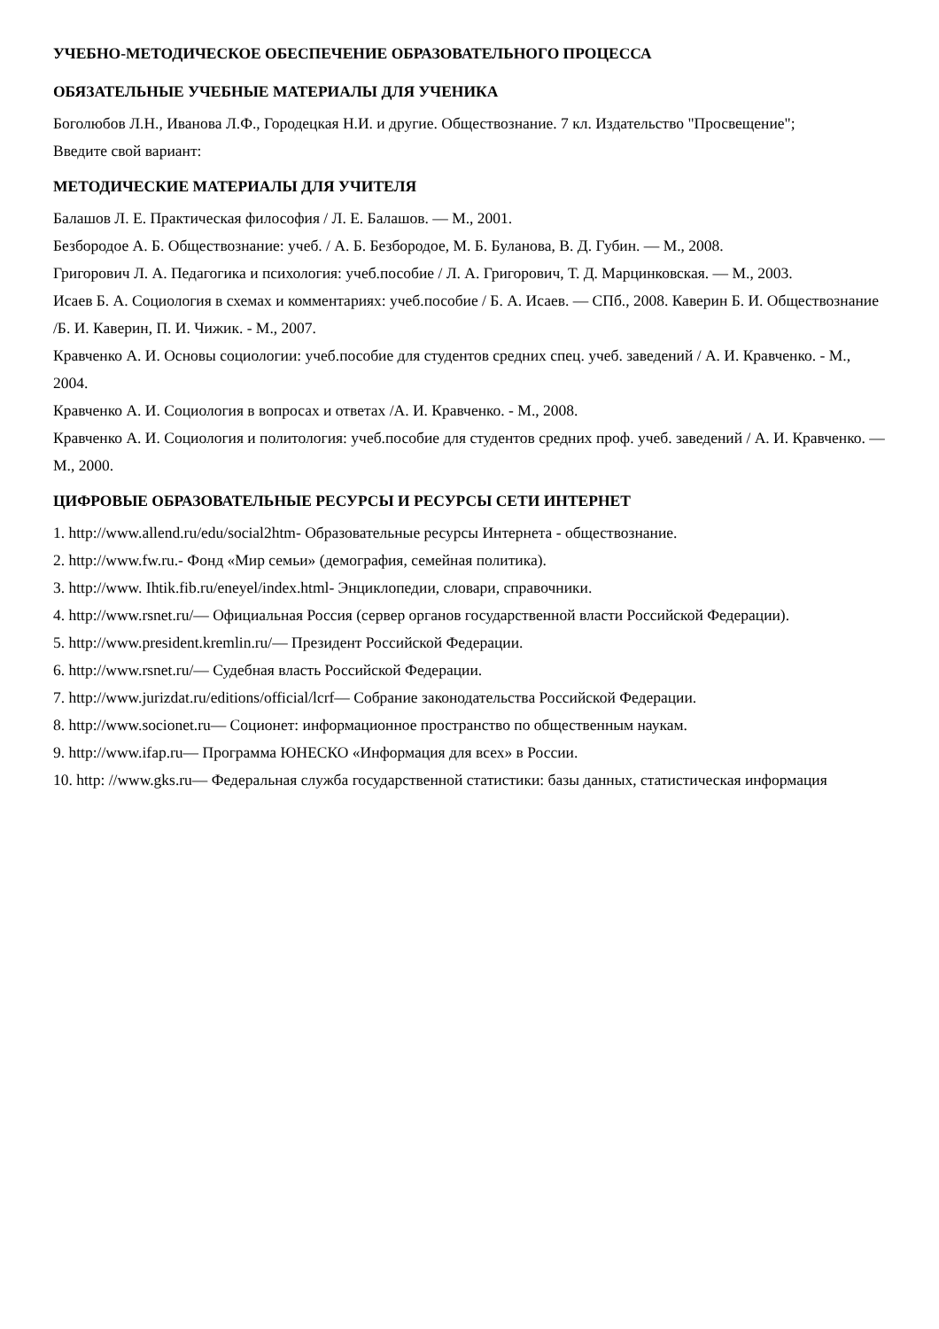УЧЕБНО-МЕТОДИЧЕСКОЕ ОБЕСПЕЧЕНИЕ ОБРАЗОВАТЕЛЬНОГО ПРОЦЕССА
ОБЯЗАТЕЛЬНЫЕ УЧЕБНЫЕ МАТЕРИАЛЫ ДЛЯ УЧЕНИКА
Боголюбов Л.Н., Иванова Л.Ф., Городецкая Н.И. и другие. Обществознание. 7 кл. Издательство "Просвещение";
Введите свой вариант:
МЕТОДИЧЕСКИЕ МАТЕРИАЛЫ ДЛЯ УЧИТЕЛЯ
Балашов Л. Е. Практическая философия / Л. Е. Балашов. — М., 2001.
Безбородое А. Б. Обществознание: учеб. / А. Б. Безбородое, М. Б. Буланова, В. Д. Губин. — М., 2008.
Григорович Л. А. Педагогика и психология: учеб.пособие / Л. А. Григорович, Т. Д. Марцинковская. — М., 2003.
Исаев Б. А. Социология в схемах и комментариях: учеб.пособие / Б. А. Исаев. — СПб., 2008. Каверин Б. И. Обществознание /Б. И. Каверин, П. И. Чижик. - М., 2007.
Кравченко А. И. Основы социологии: учеб.пособие для студентов средних спец. учеб. заведений / А. И. Кравченко. - М., 2004.
Кравченко А. И. Социология в вопросах и ответах /А. И. Кравченко. - М., 2008.
Кравченко А. И. Социология и политология: учеб.пособие для студентов средних проф. учеб. заведений / А. И. Кравченко. — М., 2000.
ЦИФРОВЫЕ ОБРАЗОВАТЕЛЬНЫЕ РЕСУРСЫ И РЕСУРСЫ СЕТИ ИНТЕРНЕТ
1. http://www.allend.ru/edu/social2htm- Образовательные ресурсы Интернета - обществознание.
2. http://www.fw.ru.- Фонд «Мир семьи» (демография, семейная политика).
3. http://www. Ihtik.fib.ru/eneyel/index.html- Энциклопедии, словари, справочники.
4. http://www.rsnet.ru/— Официальная Россия (сервер органов государственной власти Российской Федерации).
5. http://www.president.kremlin.ru/— Президент Российской Федерации.
6. http://www.rsnet.ru/— Судебная власть Российской Федерации.
7. http://www.jurizdat.ru/editions/official/lcrf— Собрание законодательства Российской Федерации.
8. http://www.socionet.ru— Соционет: информационное пространство по общественным наукам.
9. http://www.ifap.ru— Программа ЮНЕСКО «Информация для всех» в России.
10. http: //www.gks.ru— Федеральная служба государственной статистики: базы данных, статистическая информация